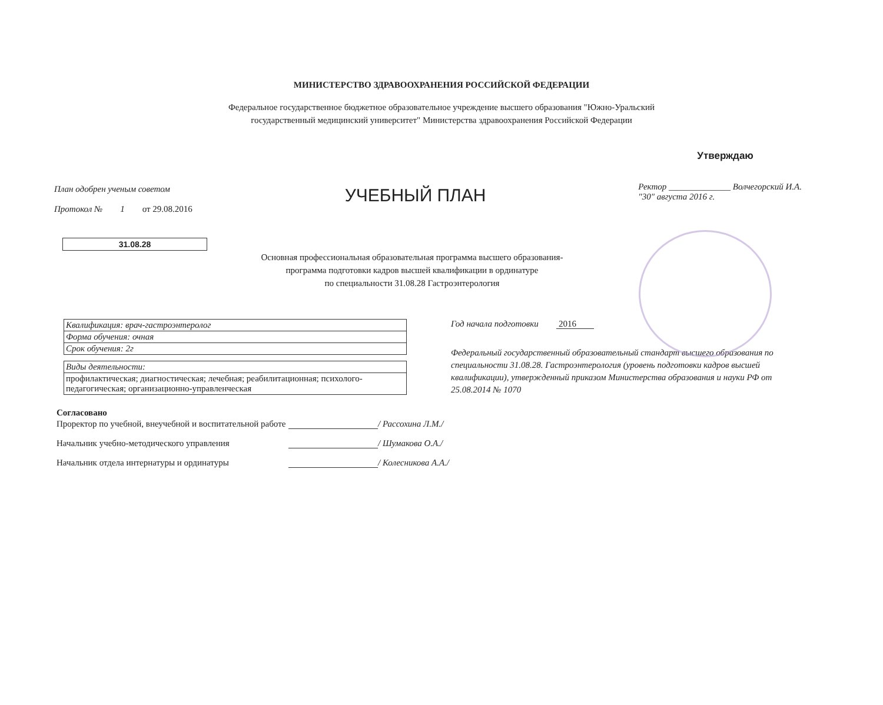МИНИСТЕРСТВО ЗДРАВООХРАНЕНИЯ РОССИЙСКОЙ ФЕДЕРАЦИИ
Федеральное государственное бюджетное образовательное учреждение высшего образования "Южно-Уральский
государственный медицинский университет" Министерства здравоохранения Российской Федерации
План одобрен ученым советом
Протокол № 1 от 29.08.2016
УЧЕБНЫЙ ПЛАН
Утверждаю
Ректор ______________ Волчегорский И.А.
"30" августа 2016 г.
31.08.28
Основная профессиональная образовательная программа высшего образования-
программа подготовки кадров высшей квалификации в ординатуре
по специальности 31.08.28 Гастроэнтерология
| Квалификация: врач-гастроэнтеролог |
| Форма обучения: очная |
| Срок обучения: 2г |
| Виды деятельности: |
| профилактическая; диагностическая; лечебная; реабилитационная; психолого-педагогическая; организационно-управленческая |
Год начала подготовки 2016
Федеральный государственный образовательный стандарт высшего образования по специальности 31.08.28. Гастроэнтерология (уровень подготовки кадров высшей квалификации), утвержденный приказом Министерства образования и науки РФ от 25.08.2014 № 1070
Согласовано
Проректор по учебной, внеучебной и воспитательной работе
/ Рассохина Л.М./
Начальник учебно-методического управления
/ Шумакова О.А./
Начальник отдела интернатуры и ординатуры
/ Колесникова А.А./